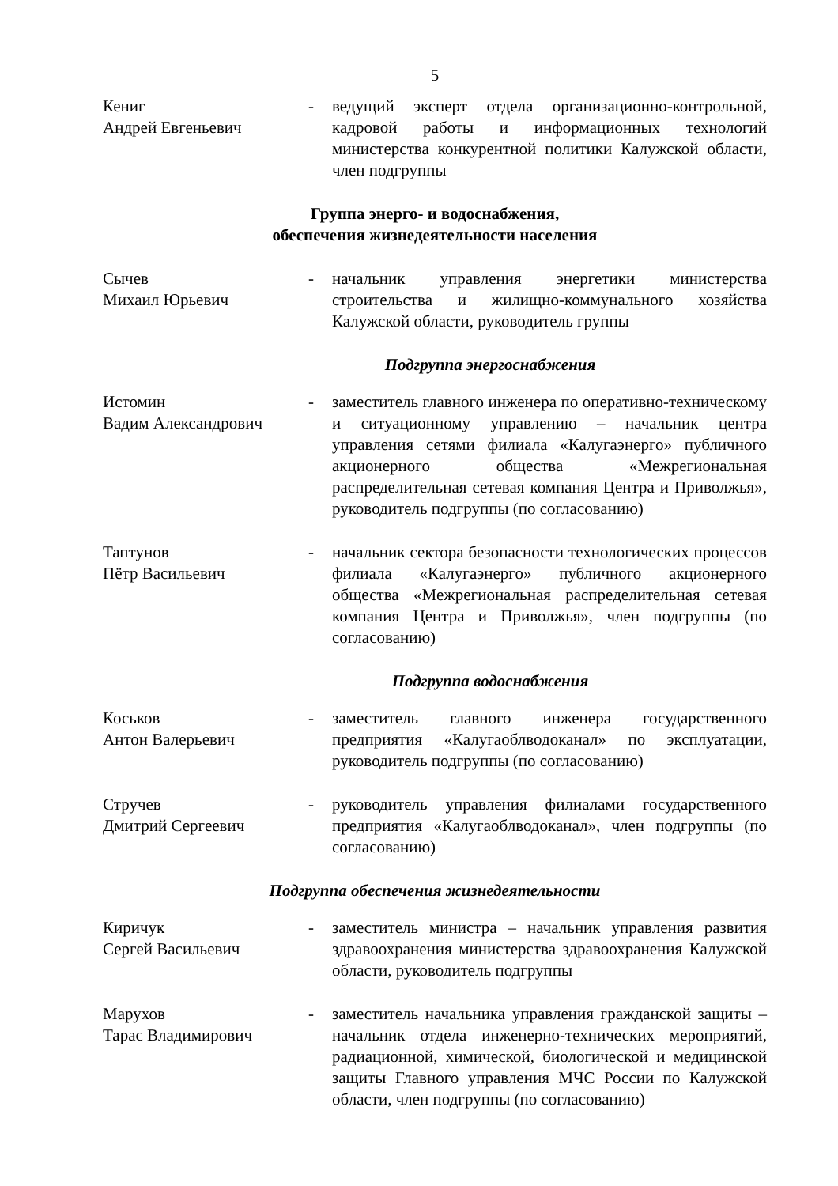5
Кениг
Андрей Евгеньевич
- ведущий эксперт отдела организационно-контрольной, кадровой работы и информационных технологий министерства конкурентной политики Калужской области, член подгруппы
Группа энерго- и водоснабжения,
обеспечения жизнедеятельности населения
Сычев
Михаил Юрьевич
- начальник управления энергетики министерства строительства и жилищно-коммунального хозяйства Калужской области, руководитель группы
Подгруппа энергоснабжения
Истомин
Вадим Александрович
- заместитель главного инженера по оперативно-техническому и ситуационному управлению – начальник центра управления сетями филиала «Калугаэнерго» публичного акционерного общества «Межрегиональная распределительная сетевая компания Центра и Приволжья», руководитель подгруппы (по согласованию)
Таптунов
Пётр Васильевич
- начальник сектора безопасности технологических процессов филиала «Калугаэнерго» публичного акционерного общества «Межрегиональная распределительная сетевая компания Центра и Приволжья», член подгруппы (по согласованию)
Подгруппа водоснабжения
Коськов
Антон Валерьевич
- заместитель главного инженера государственного предприятия «Калугаоблводоканал» по эксплуатации, руководитель подгруппы (по согласованию)
Стручев
Дмитрий Сергеевич
- руководитель управления филиалами государственного предприятия «Калугаоблводоканал», член подгруппы (по согласованию)
Подгруппа обеспечения жизнедеятельности
Киричук
Сергей Васильевич
- заместитель министра – начальник управления развития здравоохранения министерства здравоохранения Калужской области, руководитель подгруппы
Марухов
Тарас Владимирович
- заместитель начальника управления гражданской защиты – начальник отдела инженерно-технических мероприятий, радиационной, химической, биологической и медицинской защиты Главного управления МЧС России по Калужской области, член подгруппы (по согласованию)